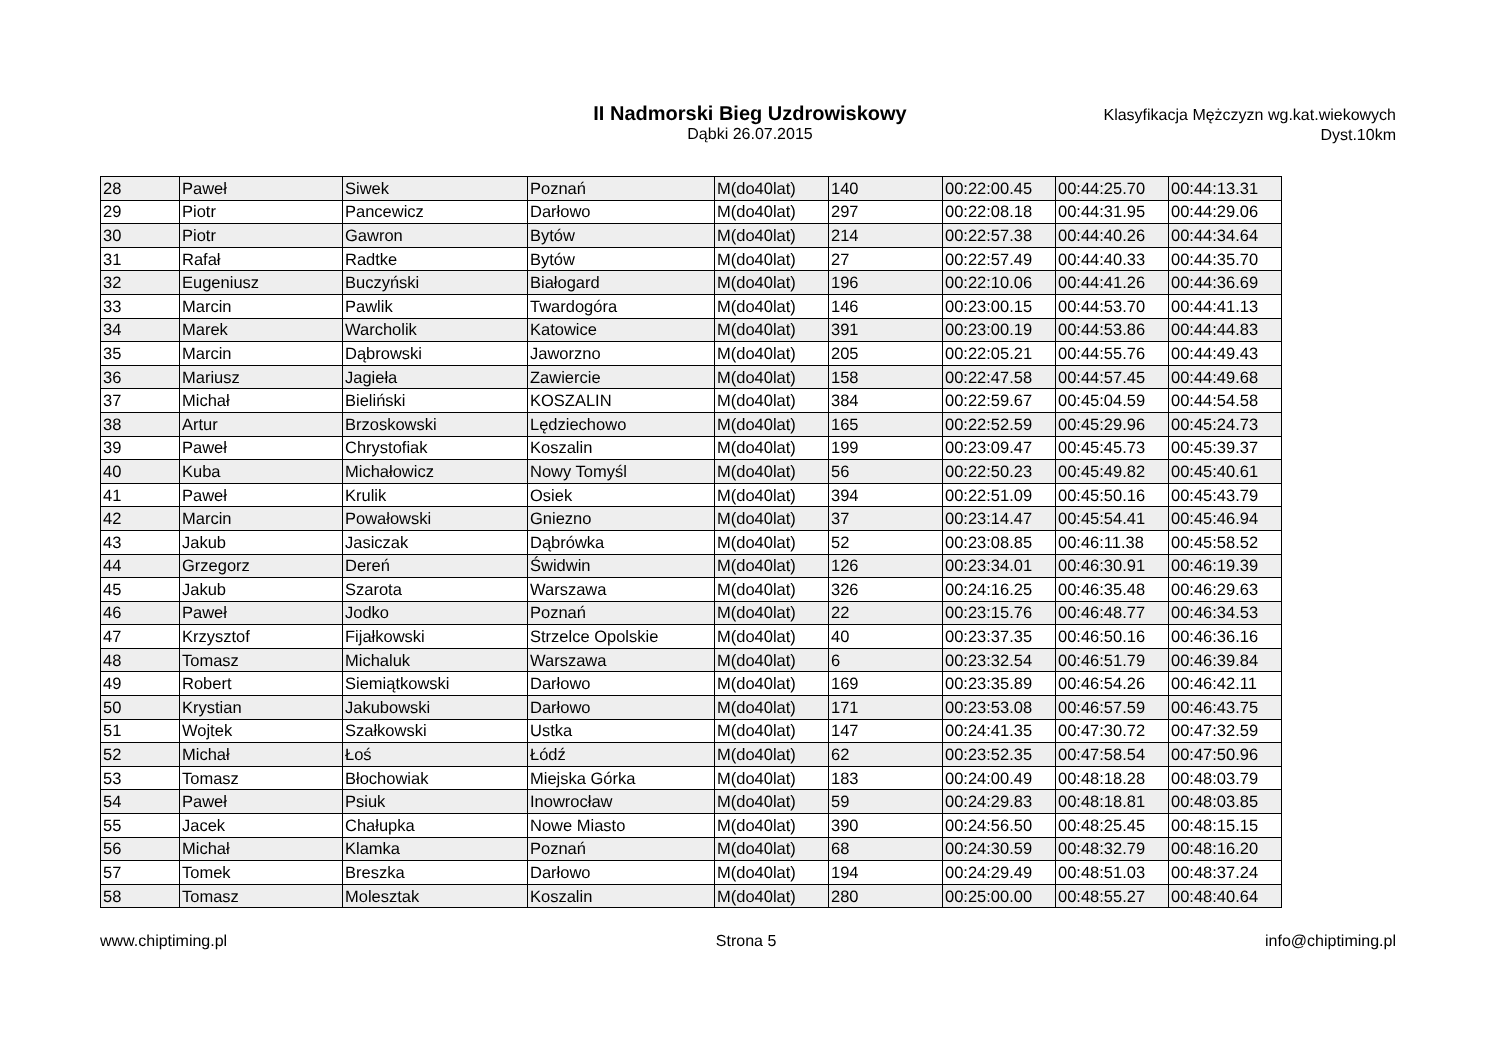II Nadmorski Bieg Uzdrowiskowy
Dąbki 26.07.2015
Klasyfikacja Mężczyzn wg.kat.wiekowych
Dyst.10km
| 28 | Paweł | Siwek | Poznań | M(do40lat) | 140 | 00:22:00.45 | 00:44:25.70 | 00:44:13.31 |
| 29 | Piotr | Pancewicz | Darłowo | M(do40lat) | 297 | 00:22:08.18 | 00:44:31.95 | 00:44:29.06 |
| 30 | Piotr | Gawron | Bytów | M(do40lat) | 214 | 00:22:57.38 | 00:44:40.26 | 00:44:34.64 |
| 31 | Rafał | Radtke | Bytów | M(do40lat) | 27 | 00:22:57.49 | 00:44:40.33 | 00:44:35.70 |
| 32 | Eugeniusz | Buczyński | Białogard | M(do40lat) | 196 | 00:22:10.06 | 00:44:41.26 | 00:44:36.69 |
| 33 | Marcin | Pawlik | Twardogóra | M(do40lat) | 146 | 00:23:00.15 | 00:44:53.70 | 00:44:41.13 |
| 34 | Marek | Warcholik | Katowice | M(do40lat) | 391 | 00:23:00.19 | 00:44:53.86 | 00:44:44.83 |
| 35 | Marcin | Dąbrowski | Jaworzno | M(do40lat) | 205 | 00:22:05.21 | 00:44:55.76 | 00:44:49.43 |
| 36 | Mariusz | Jagieła | Zawiercie | M(do40lat) | 158 | 00:22:47.58 | 00:44:57.45 | 00:44:49.68 |
| 37 | Michał | Bieliński | KOSZALIN | M(do40lat) | 384 | 00:22:59.67 | 00:45:04.59 | 00:44:54.58 |
| 38 | Artur | Brzoskowski | Lędziechowo | M(do40lat) | 165 | 00:22:52.59 | 00:45:29.96 | 00:45:24.73 |
| 39 | Paweł | Chrystofiak | Koszalin | M(do40lat) | 199 | 00:23:09.47 | 00:45:45.73 | 00:45:39.37 |
| 40 | Kuba | Michałowicz | Nowy Tomyśl | M(do40lat) | 56 | 00:22:50.23 | 00:45:49.82 | 00:45:40.61 |
| 41 | Paweł | Krulik | Osiek | M(do40lat) | 394 | 00:22:51.09 | 00:45:50.16 | 00:45:43.79 |
| 42 | Marcin | Powałowski | Gniezno | M(do40lat) | 37 | 00:23:14.47 | 00:45:54.41 | 00:45:46.94 |
| 43 | Jakub | Jasiczak | Dąbrówka | M(do40lat) | 52 | 00:23:08.85 | 00:46:11.38 | 00:45:58.52 |
| 44 | Grzegorz | Dereń | Świdwin | M(do40lat) | 126 | 00:23:34.01 | 00:46:30.91 | 00:46:19.39 |
| 45 | Jakub | Szarota | Warszawa | M(do40lat) | 326 | 00:24:16.25 | 00:46:35.48 | 00:46:29.63 |
| 46 | Paweł | Jodko | Poznań | M(do40lat) | 22 | 00:23:15.76 | 00:46:48.77 | 00:46:34.53 |
| 47 | Krzysztof | Fijałkowski | Strzelce Opolskie | M(do40lat) | 40 | 00:23:37.35 | 00:46:50.16 | 00:46:36.16 |
| 48 | Tomasz | Michaluk | Warszawa | M(do40lat) | 6 | 00:23:32.54 | 00:46:51.79 | 00:46:39.84 |
| 49 | Robert | Siemiątkowski | Darłowo | M(do40lat) | 169 | 00:23:35.89 | 00:46:54.26 | 00:46:42.11 |
| 50 | Krystian | Jakubowski | Darłowo | M(do40lat) | 171 | 00:23:53.08 | 00:46:57.59 | 00:46:43.75 |
| 51 | Wojtek | Szałkowski | Ustka | M(do40lat) | 147 | 00:24:41.35 | 00:47:30.72 | 00:47:32.59 |
| 52 | Michał | Łoś | Łódź | M(do40lat) | 62 | 00:23:52.35 | 00:47:58.54 | 00:47:50.96 |
| 53 | Tomasz | Błochowiak | Miejska Górka | M(do40lat) | 183 | 00:24:00.49 | 00:48:18.28 | 00:48:03.79 |
| 54 | Paweł | Psiuk | Inowrocław | M(do40lat) | 59 | 00:24:29.83 | 00:48:18.81 | 00:48:03.85 |
| 55 | Jacek | Chałupka | Nowe Miasto | M(do40lat) | 390 | 00:24:56.50 | 00:48:25.45 | 00:48:15.15 |
| 56 | Michał | Klamka | Poznań | M(do40lat) | 68 | 00:24:30.59 | 00:48:32.79 | 00:48:16.20 |
| 57 | Tomek | Breszka | Darłowo | M(do40lat) | 194 | 00:24:29.49 | 00:48:51.03 | 00:48:37.24 |
| 58 | Tomasz | Molesztak | Koszalin | M(do40lat) | 280 | 00:25:00.00 | 00:48:55.27 | 00:48:40.64 |
www.chiptiming.pl Strona 5 info@chiptiming.pl